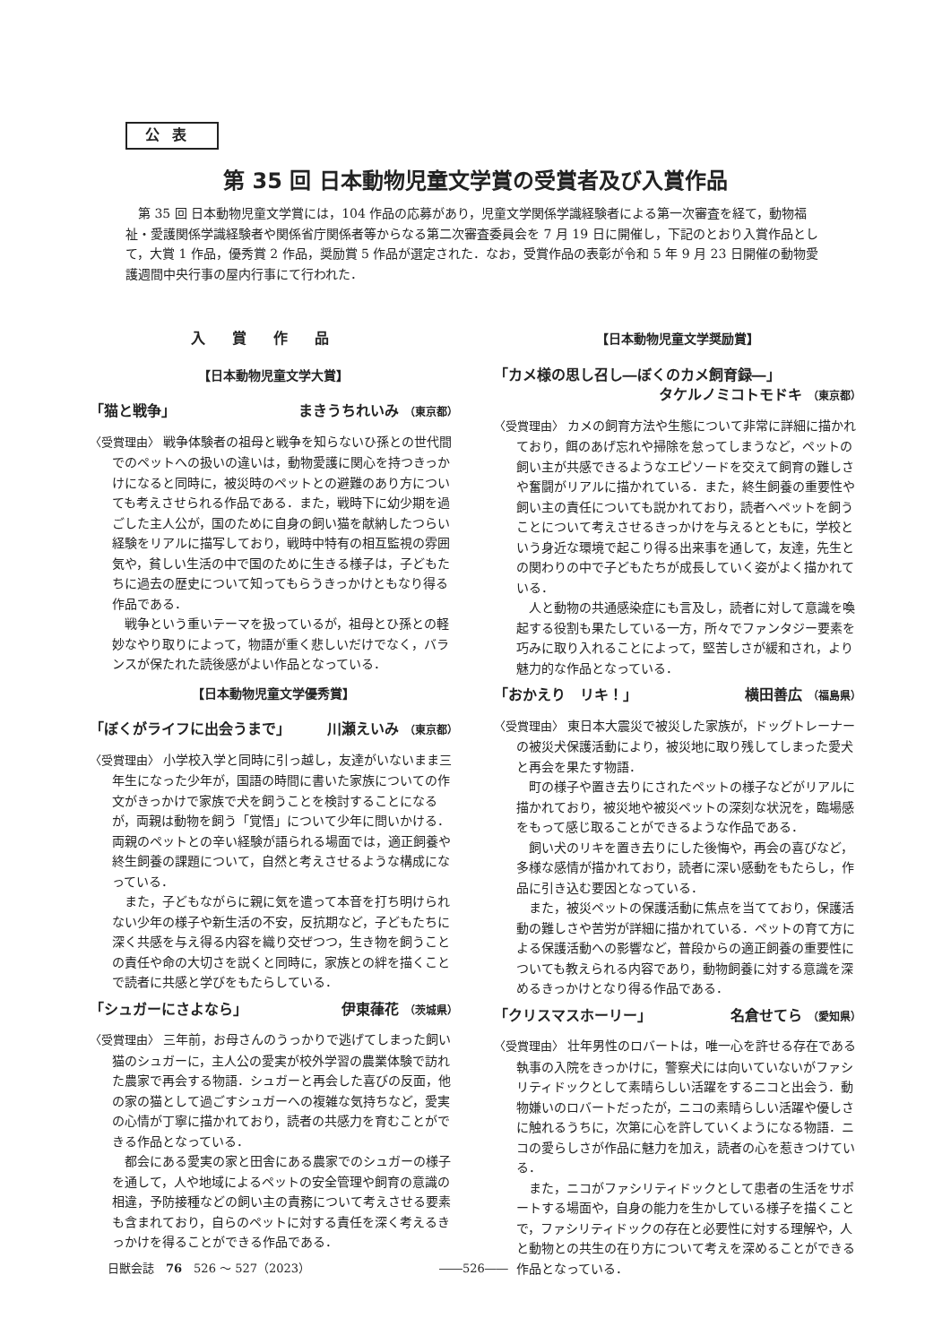公表
第 35 回 日本動物児童文学賞の受賞者及び入賞作品
第 35 回 日本動物児童文学賞には，104 作品の応募があり，児童文学関係学識経験者による第一次審査を経て，動物福祉・愛護関係学識経験者や関係省庁関係者等からなる第二次審査委員会を 7 月 19 日に開催し，下記のとおり入賞作品として，大賞 1 作品，優秀賞 2 作品，奨励賞 5 作品が選定された．なお，受賞作品の表彰が令和 5 年 9 月 23 日開催の動物愛護週間中央行事の屋内行事にて行われた．
入賞作品
【日本動物児童文学大賞】
「猫と戦争」 まきうちれいみ （東京都）
〈受賞理由〉 戦争体験者の祖母と戦争を知らないひ孫との世代間でのペットへの扱いの違いは，動物愛護に関心を持つきっかけになると同時に，被災時のペットとの避難のあり方についても考えさせられる作品である．また，戦時下に幼少期を過ごした主人公が，国のために自身の飼い猫を献納したつらい経験をリアルに描写しており，戦時中特有の相互監視の雰囲気や，貧しい生活の中で国のために生きる様子は，子どもたちに過去の歴史について知ってもらうきっかけともなり得る作品である．
戦争という重いテーマを扱っているが，祖母とひ孫との軽妙なやり取りによって，物語が重く悲しいだけでなく，バランスが保たれた読後感がよい作品となっている．
【日本動物児童文学優秀賞】
「ぼくがライフに出会うまで」 川瀬えいみ （東京都）
〈受賞理由〉 小学校入学と同時に引っ越し，友達がいないまま三年生になった少年が，国語の時間に書いた家族についての作文がきっかけで家族で犬を飼うことを検討することになるが，両親は動物を飼う「覚悟」について少年に問いかける．両親のペットとの辛い経験が語られる場面では，適正飼養や終生飼養の課題について，自然と考えさせるような構成になっている．
また，子どもながらに親に気を遣って本音を打ち明けられない少年の様子や新生活の不安，反抗期など，子どもたちに深く共感を与え得る内容を織り交ぜつつ，生き物を飼うことの責任や命の大切さを説くと同時に，家族との絆を描くことで読者に共感と学びをもたらしている．
「シュガーにさよなら」 伊東葎花 （茨城県）
〈受賞理由〉 三年前，お母さんのうっかりで逃げてしまった飼い猫のシュガーに，主人公の愛実が校外学習の農業体験で訪れた農家で再会する物語．シュガーと再会した喜びの反面，他の家の猫として過ごすシュガーへの複雑な気持ちなど，愛実の心情が丁寧に描かれており，読者の共感力を育むことができる作品となっている．
都会にある愛実の家と田舎にある農家でのシュガーの様子を通して，人や地域によるペットの安全管理や飼育の意識の相違，予防接種などの飼い主の責務について考えさせる要素も含まれており，自らのペットに対する責任を深く考えるきっかけを得ることができる作品である．
【日本動物児童文学奨励賞】
「カメ様の思し召し―ぼくのカメ飼育録―」
タケルノミコトモドキ （東京都）
〈受賞理由〉 カメの飼育方法や生態について非常に詳細に描かれており，餌のあげ忘れや掃除を怠ってしまうなど，ペットの飼い主が共感できるようなエピソードを交えて飼育の難しさや奮闘がリアルに描かれている．また，終生飼養の重要性や飼い主の責任についても説かれており，読者へペットを飼うことについて考えさせるきっかけを与えるとともに，学校という身近な環境で起こり得る出来事を通して，友達，先生との関わりの中で子どもたちが成長していく姿がよく描かれている．
人と動物の共通感染症にも言及し，読者に対して意識を喚起する役割も果たしている一方，所々でファンタジー要素を巧みに取り入れることによって，堅苦しさが緩和され，より魅力的な作品となっている．
「おかえり　リキ！」 横田善広 （福島県）
〈受賞理由〉 東日本大震災で被災した家族が，ドッグトレーナーの被災犬保護活動により，被災地に取り残してしまった愛犬と再会を果たす物語．
町の様子や置き去りにされたペットの様子などがリアルに描かれており，被災地や被災ペットの深刻な状況を，臨場感をもって感じ取ることができるような作品である．
飼い犬のリキを置き去りにした後悔や，再会の喜びなど，多様な感情が描かれており，読者に深い感動をもたらし，作品に引き込む要因となっている．
また，被災ペットの保護活動に焦点を当てており，保護活動の難しさや苦労が詳細に描かれている．ペットの育て方による保護活動への影響など，普段からの適正飼養の重要性についても教えられる内容であり，動物飼養に対する意識を深めるきっかけとなり得る作品である．
「クリスマスホーリー」 名倉せてら （愛知県）
〈受賞理由〉 壮年男性のロバートは，唯一心を許せる存在である執事の入院をきっかけに，警察犬には向いていないがファシリティドックとして素晴らしい活躍をするニコと出会う．動物嫌いのロバートだったが，ニコの素晴らしい活躍や優しさに触れるうちに，次第に心を許していくようになる物語．ニコの愛らしさが作品に魅力を加え，読者の心を惹きつけている．
また，ニコがファシリティドックとして患者の生活をサポートする場面や，自身の能力を生かしている様子を描くことで，ファシリティドックの存在と必要性に対する理解や，人と動物との共生の在り方について考えを深めることができる作品となっている．
日獣会誌　76　526 〜 527（2023） ――526――